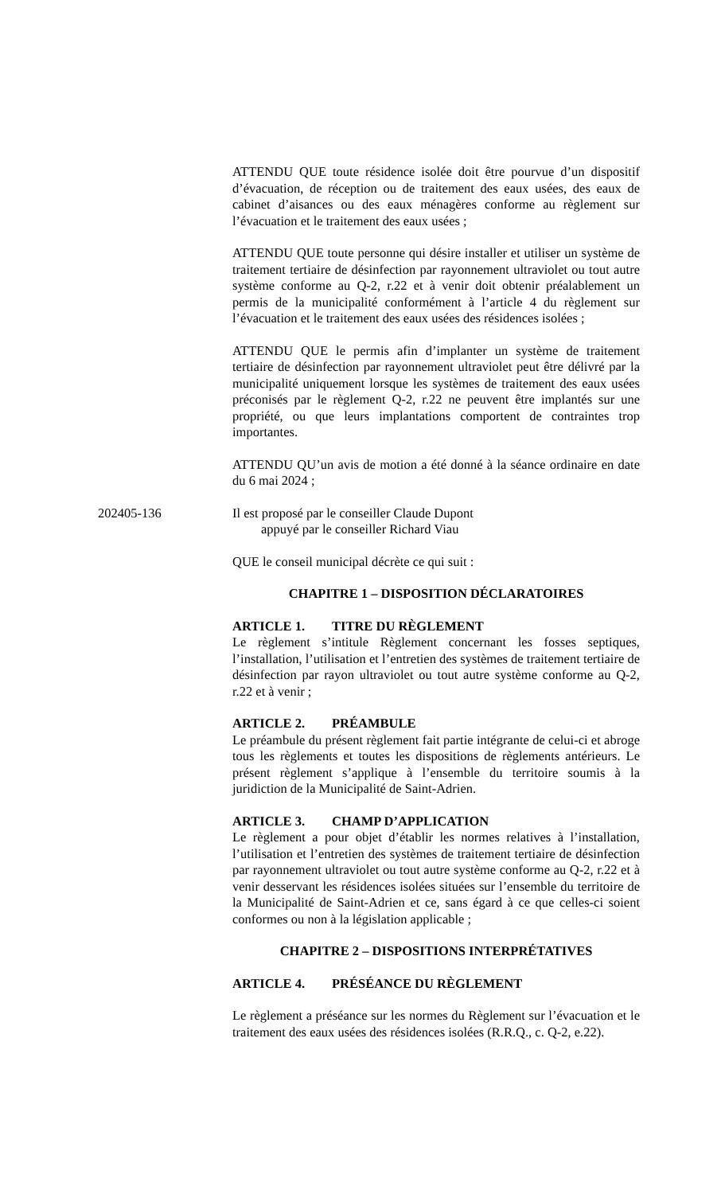ATTENDU QUE toute résidence isolée doit être pourvue d’un dispositif d’évacuation, de réception ou de traitement des eaux usées, des eaux de cabinet d’aisances ou des eaux ménagères conforme au règlement sur l’évacuation et le traitement des eaux usées ;
ATTENDU QUE toute personne qui désire installer et utiliser un système de traitement tertiaire de désinfection par rayonnement ultraviolet ou tout autre système conforme au Q-2, r.22 et à venir doit obtenir préalablement un permis de la municipalité conformément à l’article 4 du règlement sur l’évacuation et le traitement des eaux usées des résidences isolées ;
ATTENDU QUE le permis afin d’implanter un système de traitement tertiaire de désinfection par rayonnement ultraviolet peut être délivré par la municipalité uniquement lorsque les systèmes de traitement des eaux usées préconisés par le règlement Q-2, r.22 ne peuvent être implantés sur une propriété, ou que leurs implantations comportent de contraintes trop importantes.
ATTENDU QU’un avis de motion a été donné à la séance ordinaire en date du 6 mai 2024 ;
202405-136
Il est proposé par le conseiller Claude Dupont
appuyé par le conseiller Richard Viau
QUE le conseil municipal décrète ce qui suit :
CHAPITRE 1 – DISPOSITION DÉCLARATOIRES
ARTICLE 1. TITRE DU RÈGLEMENT
Le règlement s’intitule Règlement concernant les fosses septiques, l’installation, l’utilisation et l’entretien des systèmes de traitement tertiaire de désinfection par rayon ultraviolet ou tout autre système conforme au Q-2, r.22 et à venir ;
ARTICLE 2. PRÉAMBULE
Le préambule du présent règlement fait partie intégrante de celui-ci et abroge tous les règlements et toutes les dispositions de règlements antérieurs. Le présent règlement s’applique à l’ensemble du territoire soumis à la juridiction de la Municipalité de Saint-Adrien.
ARTICLE 3. CHAMP D’APPLICATION
Le règlement a pour objet d’établir les normes relatives à l’installation, l’utilisation et l’entretien des systèmes de traitement tertiaire de désinfection par rayonnement ultraviolet ou tout autre système conforme au Q-2, r.22 et à venir desservant les résidences isolées situées sur l’ensemble du territoire de la Municipalité de Saint-Adrien et ce, sans égard à ce que celles-ci soient conformes ou non à la législation applicable ;
CHAPITRE 2 – DISPOSITIONS INTERPRÉTATIVES
ARTICLE 4. PRÉSÉANCE DU RÈGLEMENT
Le règlement a préséance sur les normes du Règlement sur l’évacuation et le traitement des eaux usées des résidences isolées (R.R.Q., c. Q-2, e.22).